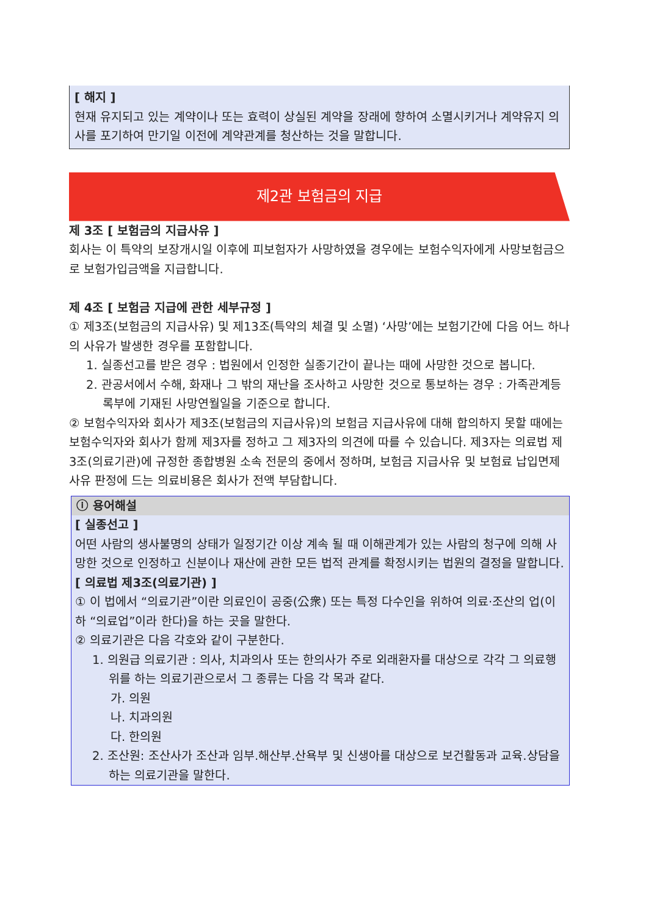[ 해지 ]
현재 유지되고 있는 계약이나 또는 효력이 상실된 계약을 장래에 향하여 소멸시키거나 계약유지 의사를 포기하여 만기일 이전에 계약관계를 청산하는 것을 말합니다.
제2관 보험금의 지급
제 3조 [ 보험금의 지급사유 ]
회사는 이 특약의 보장개시일 이후에 피보험자가 사망하였을 경우에는 보험수익자에게 사망보험금으로 보험가입금액을 지급합니다.
제 4조 [ 보험금 지급에 관한 세부규정 ]
① 제3조(보험금의 지급사유) 및 제13조(특약의 체결 및 소멸) ‘사망’에는 보험기간에 다음 어느 하나의 사유가 발생한 경우를 포함합니다.
1. 실종선고를 받은 경우 : 법원에서 인정한 실종기간이 끝나는 때에 사망한 것으로 봅니다.
2. 관공서에서 수해, 화재나 그 밖의 재난을 조사하고 사망한 것으로 통보하는 경우 : 가족관계등록부에 기재된 사망연월일을 기준으로 합니다.
② 보험수익자와 회사가 제3조(보험금의 지급사유)의 보험금 지급사유에 대해 합의하지 못할 때에는 보험수익자와 회사가 함께 제3자를 정하고 그 제3자의 의견에 따를 수 있습니다. 제3자는 의료법 제3조(의료기관)에 규정한 종합병원 소속 전문의 중에서 정하며, 보험금 지급사유 및 보험료 납입면제사유 판정에 드는 의료비용은 회사가 전액 부담합니다.
ⓘ 용어해설
[ 실종선고 ]
어떤 사람의 생사불명의 상태가 일정기간 이상 계속 될 때 이해관계가 있는 사람의 청구에 의해 사망한 것으로 인정하고 신분이나 재산에 관한 모든 법적 관계를 확정시키는 법원의 결정을 말합니다.
[ 의료법 제3조(의료기관) ]
① 이 법에서 “의료기관”이란 의료인이 공중(公衆) 또는 특정 다수인을 위하여 의료·조산의 업(이하 “의료업”이라 한다)을 하는 곳을 말한다.
② 의료기관은 다음 각호와 같이 구분한다.
1. 의원급 의료기관 : 의사, 치과의사 또는 한의사가 주로 외래환자를 대상으로 각각 그 의료행위를 하는 의료기관으로서 그 종류는 다음 각 목과 같다.
가. 의원
나. 치과의원
다. 한의원
2. 조산원: 조산사가 조산과 임부.해산부.산욕부 및 신생아를 대상으로 보건활동과 교육.상담을 하는 의료기관을 말한다.